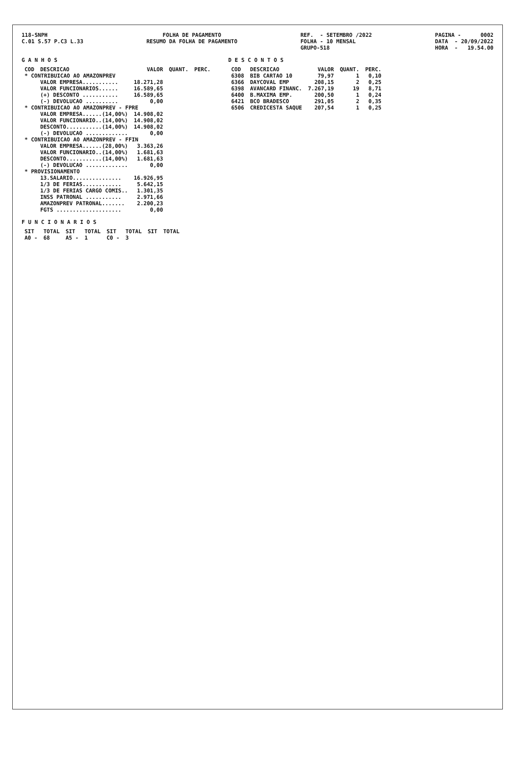118-SNPH C.01 S.57 P.C3 L.33
FOLHA DE PAGAMENTO RESUMO DA FOLHA DE PAGAMENTO
REF. - SETEMBRO /2022 FOLHA - 10 MENSAL GRUPO-518
PAGINA - 0002 DATA - 20/09/2022 HORA - 19.54.00
G A N H O S
| COD | DESCRICAO | VALOR | QUANT. | PERC. |
| --- | --- | --- | --- | --- |
| * CONTRIBUICAO AO AMAZONPREV | | | | |
| | VALOR EMPRESA........... | 18.271,28 | | |
| | VALOR FUNCIONARIOS...... | 16.589,65 | | |
| | (+) DESCONTO ........... | 16.589,65 | | |
| | (-) DEVOLUCAO .......... | 0,00 | | |
| * CONTRIBUICAO AO AMAZONPREV - FPRE | | | | |
| | VALOR EMPRESA......(14,00%) | 14.908,02 | | |
| | VALOR FUNCIONARIO..(14,00%) | 14.908,02 | | |
| | DESCONTO...........(14,00%) | 14.908,02 | | |
| | (-) DEVOLUCAO ............. | 0,00 | | |
| * CONTRIBUICAO AO AMAZONPREV - FFIN | | | | |
| | VALOR EMPRESA......(28,00%) | 3.363,26 | | |
| | VALOR FUNCIONARIO..(14,00%) | 1.681,63 | | |
| | DESCONTO...........(14,00%) | 1.681,63 | | |
| | (-) DEVOLUCAO ............. | 0,00 | | |
| * PROVISIONAMENTO | | | | |
| | 13.SALARIO............... | 16.926,95 | | |
| | 1/3 DE FERIAS............ | 5.642,15 | | |
| | 1/3 DE FERIAS CARGO COMIS.. | 1.301,35 | | |
| | INSS PATRONAL ........... | 2.971,66 | | |
| | AMAZONPREV PATRONAL....... | 2.200,23 | | |
| | FGTS .................... | 0,00 | | |
F U N C I O N A R I O S
| SIT | TOTAL | SIT | TOTAL | SIT | TOTAL | SIT | TOTAL |
| --- | --- | --- | --- | --- | --- | --- | --- |
| A0 - | 68 | A5 - | 1 | C0 - | 3 | | |
D E S C O N T O S
| COD | DESCRICAO | VALOR | QUANT. | PERC. |
| --- | --- | --- | --- | --- |
| 6308 | BIB CARTAO 10 | 79,97 | 1 | 0,10 |
| 6366 | DAYCOVAL EMP | 208,15 | 2 | 0,25 |
| 6398 | AVANCARD FINANC. | 7.267,19 | 19 | 8,71 |
| 6400 | B.MAXIMA EMP. | 200,50 | 1 | 0,24 |
| 6421 | BCO BRADESCO | 291,05 | 2 | 0,35 |
| 6506 | CREDICESTA SAQUE | 207,54 | 1 | 0,25 |